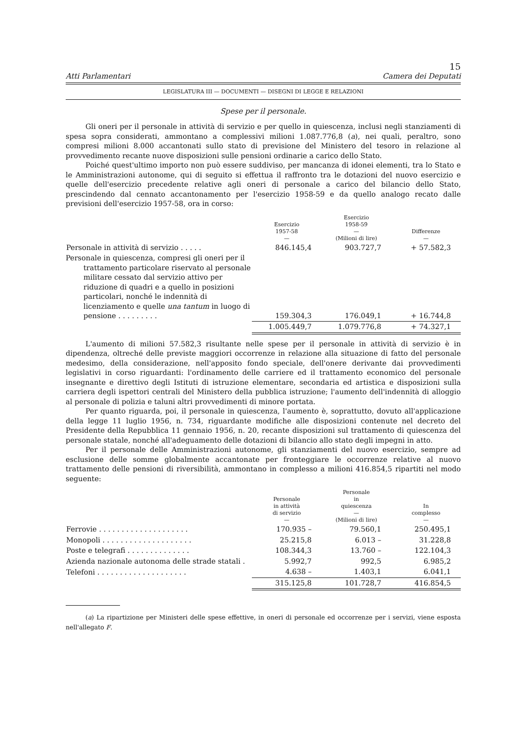15
Atti Parlamentari Camera dei Deputati
LEGISLATURA III — DOCUMENTI — DISEGNI DI LEGGE E RELAZIONI
Spese per il personale.
Gli oneri per il personale in attività di servizio e per quello in quiescenza, inclusi negli stanziamenti di spesa sopra considerati, ammontano a complessivi milioni 1.087.776,8 (a), nei quali, peraltro, sono compresi milioni 8.000 accantonati sullo stato di previsione del Ministero del tesoro in relazione al provvedimento recante nuove disposizioni sulle pensioni ordinarie a carico dello Stato.
Poiché quest'ultimo importo non può essere suddiviso, per mancanza di idonei elementi, tra lo Stato e le Amministrazioni autonome, qui di seguito si effettua il raffronto tra le dotazioni del nuovo esercizio e quelle dell'esercizio precedente relative agli oneri di personale a carico del bilancio dello Stato, prescindendo dal cennato accantonamento per l'esercizio 1958-59 e da quello analogo recato dalle previsioni dell'esercizio 1957-58, ora in corso:
| | Esercizio 1957-58 — | Esercizio 1958-59 — (Milioni di lire) | Differenze — |
| --- | --- | --- | --- |
| Personale in attività di servizio . . . . . | 846.145,4 | 903.727,7 | + 57.582,3 |
| Personale in quiescenza, compresi gli oneri per il trattamento particolare riservato al personale militare cessato dal servizio attivo per riduzione di quadri e a quello in posizioni particolari, nonché le indennità di licenziamento e quelle una tantum in luogo di pensione . . . . . . . . . | 159.304,3 | 176.049,1 | + 16.744,8 |
| | 1.005.449,7 | 1.079.776,8 | + 74.327,1 |
L'aumento di milioni 57.582,3 risultante nelle spese per il personale in attività di servizio è in dipendenza, oltreché delle previste maggiori occorrenze in relazione alla situazione di fatto del personale medesimo, della considerazione, nell'apposito fondo speciale, dell'onere derivante dai provvedimenti legislativi in corso riguardanti: l'ordinamento delle carriere ed il trattamento economico del personale insegnante e direttivo degli Istituti di istruzione elementare, secondaria ed artistica e disposizioni sulla carriera degli ispettori centrali del Ministero della pubblica istruzione; l'aumento dell'indennità di alloggio al personale di polizia e taluni altri provvedimenti di minore portata.
Per quanto riguarda, poi, il personale in quiescenza, l'aumento è, soprattutto, dovuto all'applicazione della legge 11 luglio 1956, n. 734, riguardante modifiche alle disposizioni contenute nel decreto del Presidente della Repubblica 11 gennaio 1956, n. 20, recante disposizioni sul trattamento di quiescenza del personale statale, nonché all'adeguamento delle dotazioni di bilancio allo stato degli impegni in atto.
Per il personale delle Amministrazioni autonome, gli stanziamenti del nuovo esercizio, sempre ad esclusione delle somme globalmente accantonate per fronteggiare le occorrenze relative al nuovo trattamento delle pensioni di riversibilità, ammontano in complesso a milioni 416.854,5 ripartiti nel modo seguente:
| | Personale in attività di servizio — | Personale in quiescenza — (Milioni di lire) | In complesso — |
| --- | --- | --- | --- |
| Ferrovie . . . . . . . . . . . . . . . . . . . . | 170.935 – | 79.560,1 | 250.495,1 |
| Monopoli . . . . . . . . . . . . . . . . . . . . | 25.215,8 | 6.013 – | 31.228,8 |
| Poste e telegrafi . . . . . . . . . . . . . . | 108.344,3 | 13.760 – | 122.104,3 |
| Azienda nazionale autonoma delle strade statali . | 5.992,7 | 992,5 | 6.985,2 |
| Telefoni . . . . . . . . . . . . . . . . . . . . | 4.638 – | 1.403,1 | 6.041,1 |
| | 315.125,8 | 101.728,7 | 416.854,5 |
(a) La ripartizione per Ministeri delle spese effettive, in oneri di personale ed occorrenze per i servizi, viene esposta nell'allegato F.